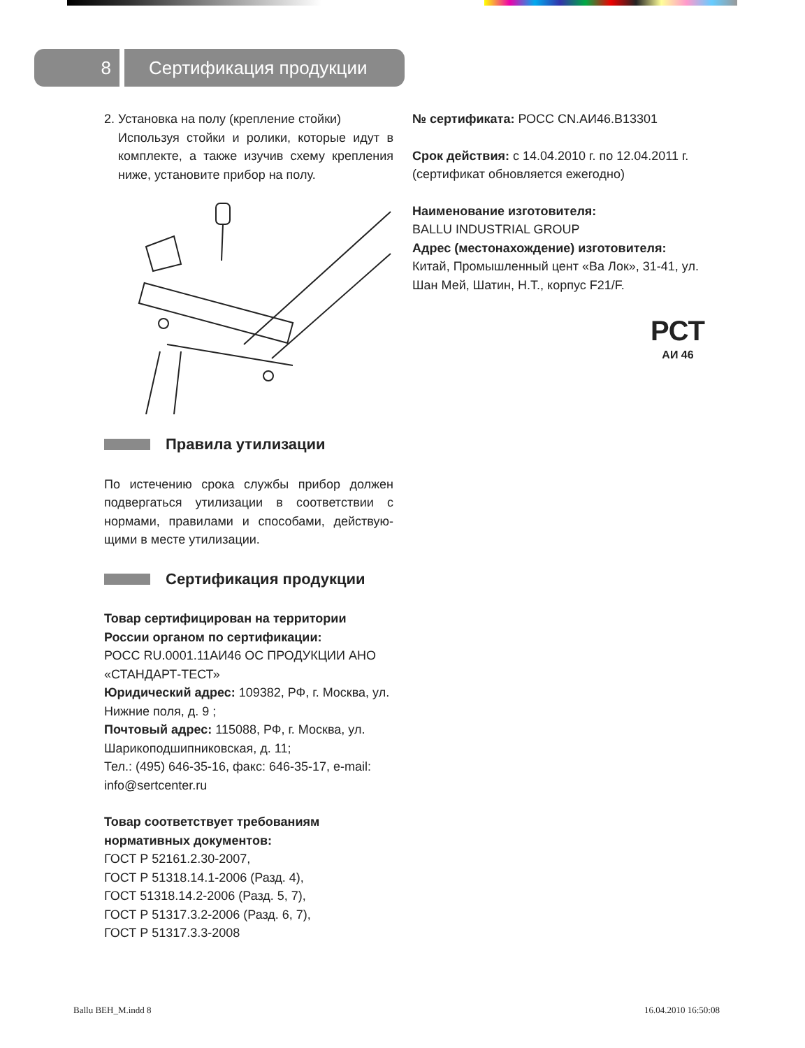8
Сертификация продукции
2. Установка на полу (крепление стойки)
Используя стойки и ролики, которые идут в комплекте, а также изучив схему крепления ниже, установите прибор на полу.
Правила утилизации
По истечению срока службы прибор должен подвергаться утилизации в соответствии с нормами, правилами и способами, действую­щими в месте утилизации.
Сертификация продукции
Товар сертифицирован на территории России органом по сертификации:
РОСС RU.0001.11АИ46 ОС ПРОДУКЦИИ АНО «СТАНДАРТ-ТЕСТ»
Юридический адрес: 109382, РФ, г. Москва, ул. Нижние поля, д. 9 ;
Почтовый адрес: 115088, РФ, г. Москва, ул. Шарикоподшипниковская, д. 11;
Тел.: (495) 646-35-16, факс: 646-35-17, e-mail: info@sertcenter.ru
Товар соответствует требованиям нормативных документов:
ГОСТ Р 52161.2.30-2007,
ГОСТ Р 51318.14.1-2006 (Разд. 4),
ГОСТ 51318.14.2-2006 (Разд. 5, 7),
ГОСТ Р 51317.3.2-2006 (Разд. 6, 7),
ГОСТ Р 51317.3.3-2008
№ сертификата: РОСС CN.АИ46.В13301
Срок действия: с 14.04.2010 г. по 12.04.2011 г. (сертификат обновляется ежегодно)
Наименование изготовителя:
BALLU INDUSTRIAL GROUP
Адрес (местонахождение) изготовителя:
Китай, Промышленный цент «Ва Лок», 31-41, ул. Шан Мей, Шатин, Н.Т., корпус F21/F.
РСТ
АИ 46
Ballu BEH_M.indd 8 16.04.2010 16:50:08